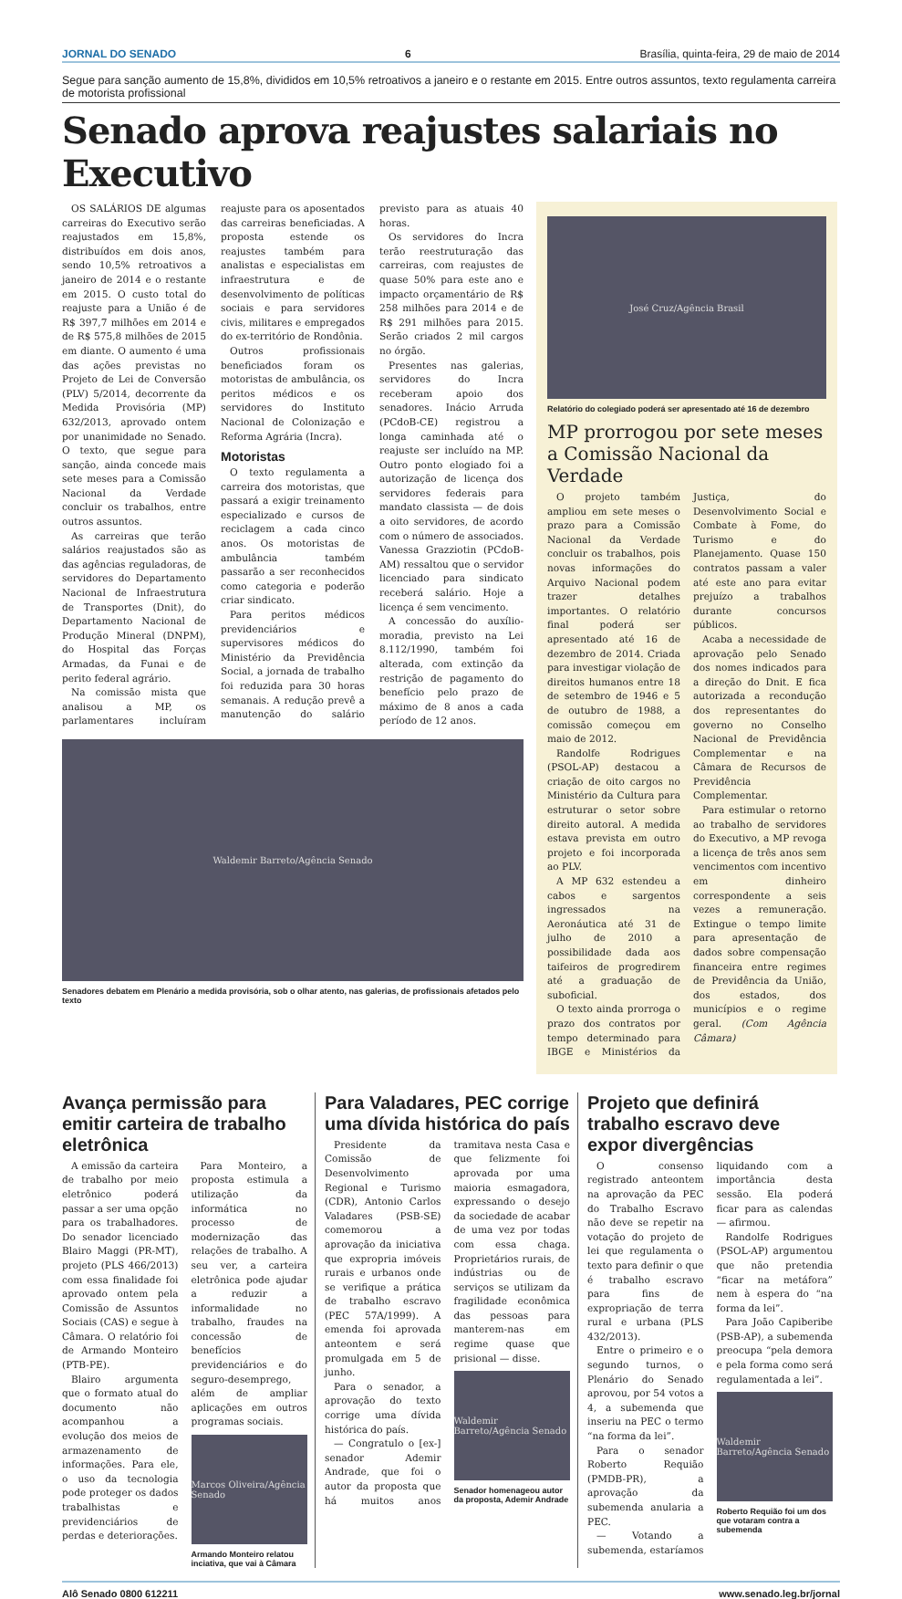JORNAL DO SENADO 6 Brasília, quinta-feira, 29 de maio de 2014
Segue para sanção aumento de 15,8%, divididos em 10,5% retroativos a janeiro e o restante em 2015. Entre outros assuntos, texto regulamenta carreira de motorista profissional
Senado aprova reajustes salariais no Executivo
OS SALÁRIOS DE algumas carreiras do Executivo serão reajustados em 15,8%, distribuídos em dois anos, sendo 10,5% retroativos a janeiro de 2014 e o restante em 2015. O custo total do reajuste para a União é de R$ 397,7 milhões em 2014 e de R$ 575,8 milhões de 2015 em diante. O aumento é uma das ações previstas no Projeto de Lei de Conversão (PLV) 5/2014, decorrente da Medida Provisória (MP) 632/2013, aprovado ontem por unanimidade no Senado. O texto, que segue para sanção, ainda concede mais sete meses para a Comissão Nacional da Verdade concluir os trabalhos, entre outros assuntos.
As carreiras que terão salários reajustados são as das agências reguladoras, de servidores do Departamento Nacional de Infraestrutura de Transportes (Dnit), do Departamento Nacional de Produção Mineral (DNPM), do Hospital das Forças Armadas, da Funai e de perito federal agrário.
Na comissão mista que analisou a MP, os parlamentares incluíram reajuste para os aposentados das carreiras beneficiadas. A proposta estende os reajustes também para analistas e especialistas em infraestrutura e de desenvolvimento de políticas sociais e para servidores civis, militares e empregados do ex-território de Rondônia.
Outros profissionais beneficiados foram os motoristas de ambulância, os peritos médicos e os servidores do Instituto Nacional de Colonização e Reforma Agrária (Incra).
Motoristas
O texto regulamenta a carreira dos motoristas, que passará a exigir treinamento especializado e cursos de reciclagem a cada cinco anos. Os motoristas de ambulância também passarão a ser reconhecidos como categoria e poderão criar sindicato.
Para peritos médicos previdenciários e supervisores médicos do Ministério da Previdência Social, a jornada de trabalho foi reduzida para 30 horas semanais. A redução prevê a manutenção do salário previsto para as atuais 40 horas.
Os servidores do Incra terão reestruturação das carreiras, com reajustes de quase 50% para este ano e impacto orçamentário de R$ 258 milhões para 2014 e de R$ 291 milhões para 2015. Serão criados 2 mil cargos no órgão.
Presentes nas galerias, servidores do Incra receberam apoio dos senadores. Inácio Arruda (PCdoB-CE) registrou a longa caminhada até o reajuste ser incluído na MP. Outro ponto elogiado foi a autorização de licença dos servidores federais para mandato classista — de dois a oito servidores, de acordo com o número de associados. Vanessa Grazziotin (PCdoB-AM) ressaltou que o servidor licenciado para sindicato receberá salário. Hoje a licença é sem vencimento.
A concessão do auxílio-moradia, previsto na Lei 8.112/1990, também foi alterada, com extinção da restrição de pagamento do benefício pelo prazo de máximo de 8 anos a cada período de 12 anos.
Waldemir Barreto/Agência Senado
Senadores debatem em Plenário a medida provisória, sob o olhar atento, nas galerias, de profissionais afetados pelo texto
José Cruz/Agência Brasil
Relatório do colegiado poderá ser apresentado até 16 de dezembro
MP prorrogou por sete meses a Comissão Nacional da Verdade
O projeto também ampliou em sete meses o prazo para a Comissão Nacional da Verdade concluir os trabalhos, pois novas informações do Arquivo Nacional podem trazer detalhes importantes. O relatório final poderá ser apresentado até 16 de dezembro de 2014. Criada para investigar violação de direitos humanos entre 18 de setembro de 1946 e 5 de outubro de 1988, a comissão começou em maio de 2012.
Randolfe Rodrigues (PSOL-AP) destacou a criação de oito cargos no Ministério da Cultura para estruturar o setor sobre direito autoral. A medida estava prevista em outro projeto e foi incorporada ao PLV.
A MP 632 estendeu a cabos e sargentos ingressados na Aeronáutica até 31 de julho de 2010 a possibilidade dada aos taifeiros de progredirem até a graduação de suboficial.
O texto ainda prorroga o prazo dos contratos por tempo determinado para IBGE e Ministérios da Justiça, do Desenvolvimento Social e Combate à Fome, do Turismo e do Planejamento. Quase 150 contratos passam a valer até este ano para evitar prejuízo a trabalhos durante concursos públicos.
Acaba a necessidade de aprovação pelo Senado dos nomes indicados para a direção do Dnit. E fica autorizada a recondução dos representantes do governo no Conselho Nacional de Previdência Complementar e na Câmara de Recursos de Previdência Complementar.
Para estimular o retorno ao trabalho de servidores do Executivo, a MP revoga a licença de três anos sem vencimentos com incentivo em dinheiro correspondente a seis vezes a remuneração. Extingue o tempo limite para apresentação de dados sobre compensação financeira entre regimes de Previdência da União, dos estados, dos municípios e o regime geral. (Com Agência Câmara)
Avança permissão para emitir carteira de trabalho eletrônica
A emissão da carteira de trabalho por meio eletrônico poderá passar a ser uma opção para os trabalhadores. Do senador licenciado Blairo Maggi (PR-MT), projeto (PLS 466/2013) com essa finalidade foi aprovado ontem pela Comissão de Assuntos Sociais (CAS) e segue à Câmara. O relatório foi de Armando Monteiro (PTB-PE).
Blairo argumenta que o formato atual do documento não acompanhou a evolução dos meios de armazenamento de informações. Para ele, o uso da tecnologia pode proteger os dados trabalhistas e previdenciários de perdas e deteriorações.
Para Monteiro, a proposta estimula a utilização da informática no processo de modernização das relações de trabalho. A seu ver, a carteira eletrônica pode ajudar a reduzir a informalidade no trabalho, fraudes na concessão de benefícios previdenciários e do seguro-desemprego, além de ampliar aplicações em outros programas sociais.
Marcos Oliveira/Agência Senado
Armando Monteiro relatou inciativa, que vai à Câmara
Para Valadares, PEC corrige uma dívida histórica do país
Presidente da Comissão de Desenvolvimento Regional e Turismo (CDR), Antonio Carlos Valadares (PSB-SE) comemorou a aprovação da iniciativa que expropria imóveis rurais e urbanos onde se verifique a prática de trabalho escravo (PEC 57A/1999). A emenda foi aprovada anteontem e será promulgada em 5 de junho.
Para o senador, a aprovação do texto corrige uma dívida histórica do país.
— Congratulo o [ex-] senador Ademir Andrade, que foi o autor da proposta que há muitos anos tramitava nesta Casa e que felizmente foi aprovada por uma maioria esmagadora, expressando o desejo da sociedade de acabar de uma vez por todas com essa chaga. Proprietários rurais, de indústrias ou de serviços se utilizam da fragilidade econômica das pessoas para manterem-nas em regime quase que prisional — disse.
Waldemir Barreto/Agência Senado
Senador homenageou autor da proposta, Ademir Andrade
Projeto que definirá trabalho escravo deve expor divergências
O consenso registrado anteontem na aprovação da PEC do Trabalho Escravo não deve se repetir na votação do projeto de lei que regulamenta o texto para definir o que é trabalho escravo para fins de expropriação de terra rural e urbana (PLS 432/2013).
Entre o primeiro e o segundo turnos, o Plenário do Senado aprovou, por 54 votos a 4, a subemenda que inseriu na PEC o termo “na forma da lei”.
Para o senador Roberto Requião (PMDB-PR), a aprovação da subemenda anularia a PEC.
— Votando a subemenda, estaríamos liquidando com a importância desta sessão. Ela poderá ficar para as calendas — afirmou.
Randolfe Rodrigues (PSOL-AP) argumentou que não pretendia “ficar na metáfora” nem à espera do “na forma da lei”.
Para João Capiberibe (PSB-AP), a subemenda preocupa “pela demora e pela forma como será regulamentada a lei”.
Waldemir Barreto/Agência Senado
Roberto Requião foi um dos que votaram contra a subemenda
Alô Senado 0800 612211 www.senado.leg.br/jornal